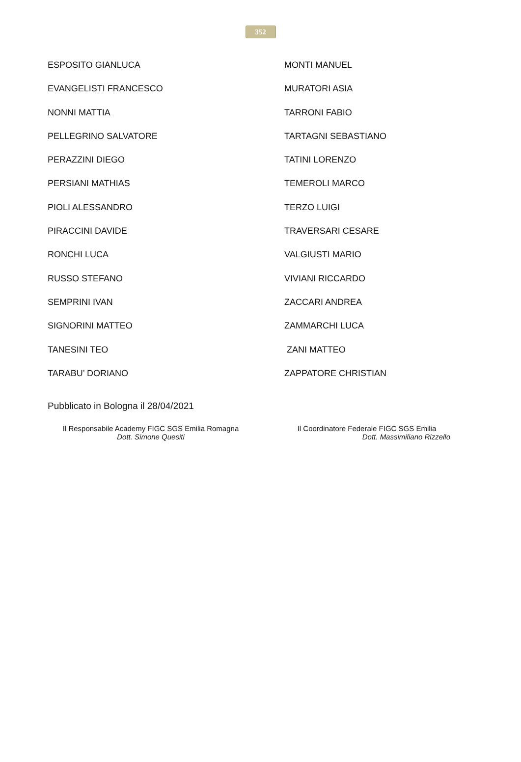352
ESPOSITO GIANLUCA
EVANGELISTI FRANCESCO
NONNI MATTIA
PELLEGRINO SALVATORE
PERAZZINI DIEGO
PERSIANI MATHIAS
PIOLI ALESSANDRO
PIRACCINI DAVIDE
RONCHI LUCA
RUSSO STEFANO
SEMPRINI IVAN
SIGNORINI MATTEO
TANESINI TEO
TARABU’ DORIANO
MONTI MANUEL
MURATORI ASIA
TARRONI FABIO
TARTAGNI SEBASTIANO
TATINI LORENZO
TEMEROLI MARCO
TERZO LUIGI
TRAVERSARI CESARE
VALGIUSTI MARIO
VIVIANI RICCARDO
ZACCARI ANDREA
ZAMMARCHI LUCA
ZANI MATTEO
ZAPPATORE CHRISTIAN
Pubblicato in Bologna il 28/04/2021
Il Responsabile Academy FIGC SGS Emilia Romagna
Dott. Simone Quesiti
Il Coordinatore Federale FIGC SGS Emilia
Dott. Massimiliano Rizzello